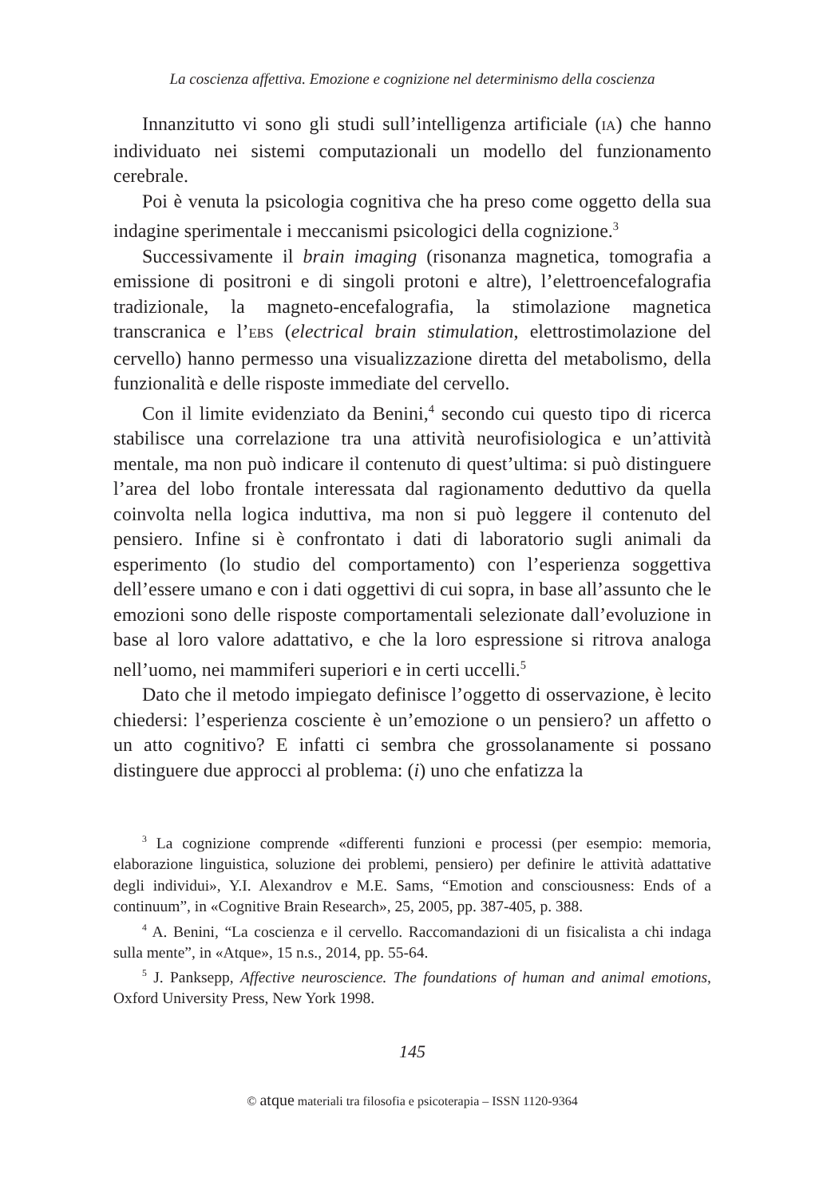La coscienza affettiva. Emozione e cognizione nel determinismo della coscienza
Innanzitutto vi sono gli studi sull’intelligenza artificiale (IA) che hanno individuato nei sistemi computazionali un modello del funzionamento cerebrale.
Poi è venuta la psicologia cognitiva che ha preso come oggetto della sua indagine sperimentale i meccanismi psicologici della cognizione.<sup>3</sup>
Successivamente il brain imaging (risonanza magnetica, tomografia a emissione di positroni e di singoli protoni e altre), l’elettroencefalografia tradizionale, la magneto-encefalografia, la stimolazione magnetica transcranica e l’EBS (electrical brain stimulation, elettrostimolazione del cervello) hanno permesso una visualizzazione diretta del metabolismo, della funzionalità e delle risposte immediate del cervello.
Con il limite evidenziato da Benini,<sup>4</sup> secondo cui questo tipo di ricerca stabilisce una correlazione tra una attività neurofisiologica e un’attività mentale, ma non può indicare il contenuto di quest’ultima: si può distinguere l’area del lobo frontale interessata dal ragionamento deduttivo da quella coinvolta nella logica induttiva, ma non si può leggere il contenuto del pensiero. Infine si è confrontato i dati di laboratorio sugli animali da esperimento (lo studio del comportamento) con l’esperienza soggettiva dell’essere umano e con i dati oggettivi di cui sopra, in base all’assunto che le emozioni sono delle risposte comportamentali selezionate dall’evoluzione in base al loro valore adattativo, e che la loro espressione si ritrova analoga nell’uomo, nei mammiferi superiori e in certi uccelli.<sup>5</sup>
Dato che il metodo impiegato definisce l’oggetto di osservazione, è lecito chiedersi: l’esperienza cosciente è un’emozione o un pensiero? un affetto o un atto cognitivo? E infatti ci sembra che grossolanamente si possano distinguere due approcci al problema: (i) uno che enfatizza la
<sup>3</sup> La cognizione comprende «differenti funzioni e processi (per esempio: memoria, elaborazione linguistica, soluzione dei problemi, pensiero) per definire le attività adattative degli individui», Y.I. Alexandrov e M.E. Sams, “Emotion and consciousness: Ends of a continuum”, in «Cognitive Brain Research», 25, 2005, pp. 387-405, p. 388.
<sup>4</sup> A. Benini, “La coscienza e il cervello. Raccomandazioni di un fisicalista a chi indaga sulla mente”, in «Atque», 15 n.s., 2014, pp. 55-64.
<sup>5</sup> J. Panksepp, Affective neuroscience. The foundations of human and animal emotions, Oxford University Press, New York 1998.
145
© atque materiali tra filosofia e psicoterapia – ISSN 1120-9364